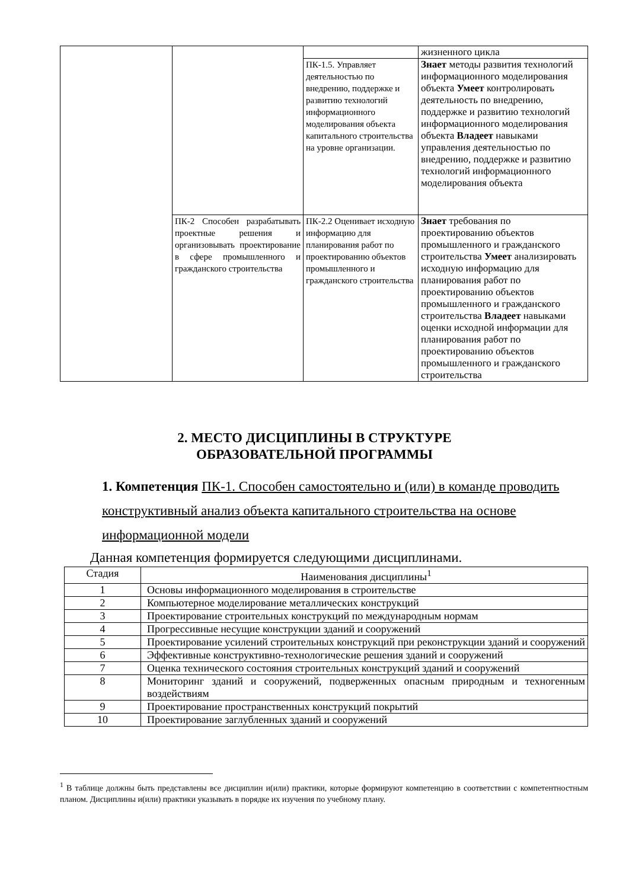| | | | жизненного цикла |
| | | ПК-1.5. Управляет деятельностью по внедрению, поддержке и развитию технологий информационного моделирования объекта капитального строительства на уровне организации. | Знает методы развития технологий информационного моделирования объекта Умеет контролировать деятельность по внедрению, поддержке и развитию технологий информационного моделирования объекта Владеет навыками управления деятельностью по внедрению, поддержке и развитию технологий информационного моделирования объекта |
| | ПК-2 Способен разрабатывать проектные решения и организовывать проектирование в сфере промышленного и гражданского строительства | ПК-2.2 Оценивает исходную информацию для планирования работ по проектированию объектов промышленного и гражданского строительства | Знает требования по проектированию объектов промышленного и гражданского строительства Умеет анализировать исходную информацию для планирования работ по проектированию объектов промышленного и гражданского строительства Владеет навыками оценки исходной информации для планирования работ по проектированию объектов промышленного и гражданского строительства |
2. МЕСТО ДИСЦИПЛИНЫ В СТРУКТУРЕ
ОБРАЗОВАТЕЛЬНОЙ ПРОГРАММЫ
1. Компетенция ПК-1. Способен самостоятельно и (или) в команде проводить конструктивный анализ объекта капитального строительства на основе информационной модели
Данная компетенция формируется следующими дисциплинами.
| Стадия | Наименования дисциплины<sup>1</sup> |
| 1 | Основы информационного моделирования в строительстве |
| 2 | Компьютерное моделирование металлических конструкций |
| 3 | Проектирование строительных конструкций по международным нормам |
| 4 | Прогрессивные несущие конструкции зданий и сооружений |
| 5 | Проектирование усилений строительных конструкций при реконструкции зданий и сооружений |
| 6 | Эффективные конструктивно-технологические решения зданий и сооружений |
| 7 | Оценка технического состояния строительных конструкций зданий и сооружений |
| 8 | Мониторинг зданий и сооружений, подверженных опасным природным и техногенным воздействиям |
| 9 | Проектирование пространственных конструкций покрытий |
| 10 | Проектирование заглубленных зданий и сооружений |
<sup>1</sup> В таблице должны быть представлены все дисциплин и(или) практики, которые формируют компетенцию в соответствии с компетентностным планом. Дисциплины и(или) практики указывать в порядке их изучения по учебному плану.